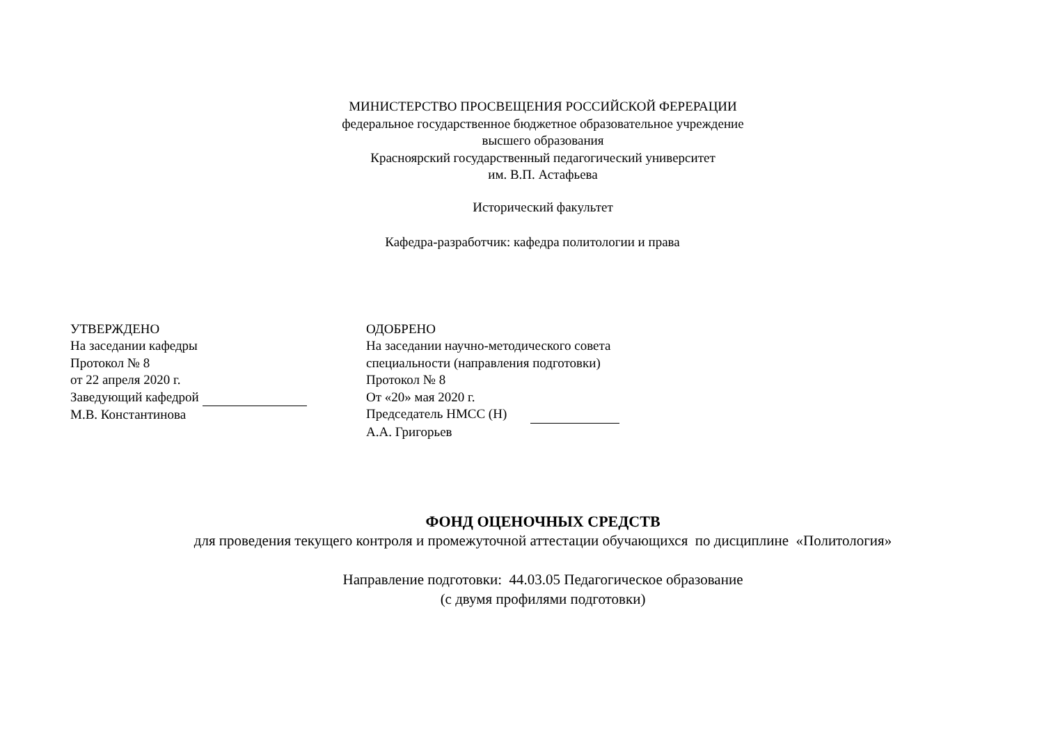МИНИСТЕРСТВО ПРОСВЕЩЕНИЯ РОССИЙСКОЙ ФЕРЕРАЦИИ
федеральное государственное бюджетное образовательное учреждение
высшего образования
Красноярский государственный педагогический университет
им. В.П. Астафьева
Исторический факультет
Кафедра-разработчик: кафедра политологии и права
УТВЕРЖДЕНО
На заседании кафедры
Протокол № 8
от 22 апреля 2020 г.
Заведующий кафедрой
М.В. Константинова
ОДОБРЕНО
На заседании научно-методического совета
специальности (направления подготовки)
Протокол № 8
От «20» мая 2020 г.
Председатель НМСС (Н)
А.А. Григорьев
ФОНД ОЦЕНОЧНЫХ СРЕДСТВ
для проведения текущего контроля и промежуточной аттестации обучающихся по дисциплине «Политология»
Направление подготовки: 44.03.05 Педагогическое образование
(с двумя профилями подготовки)